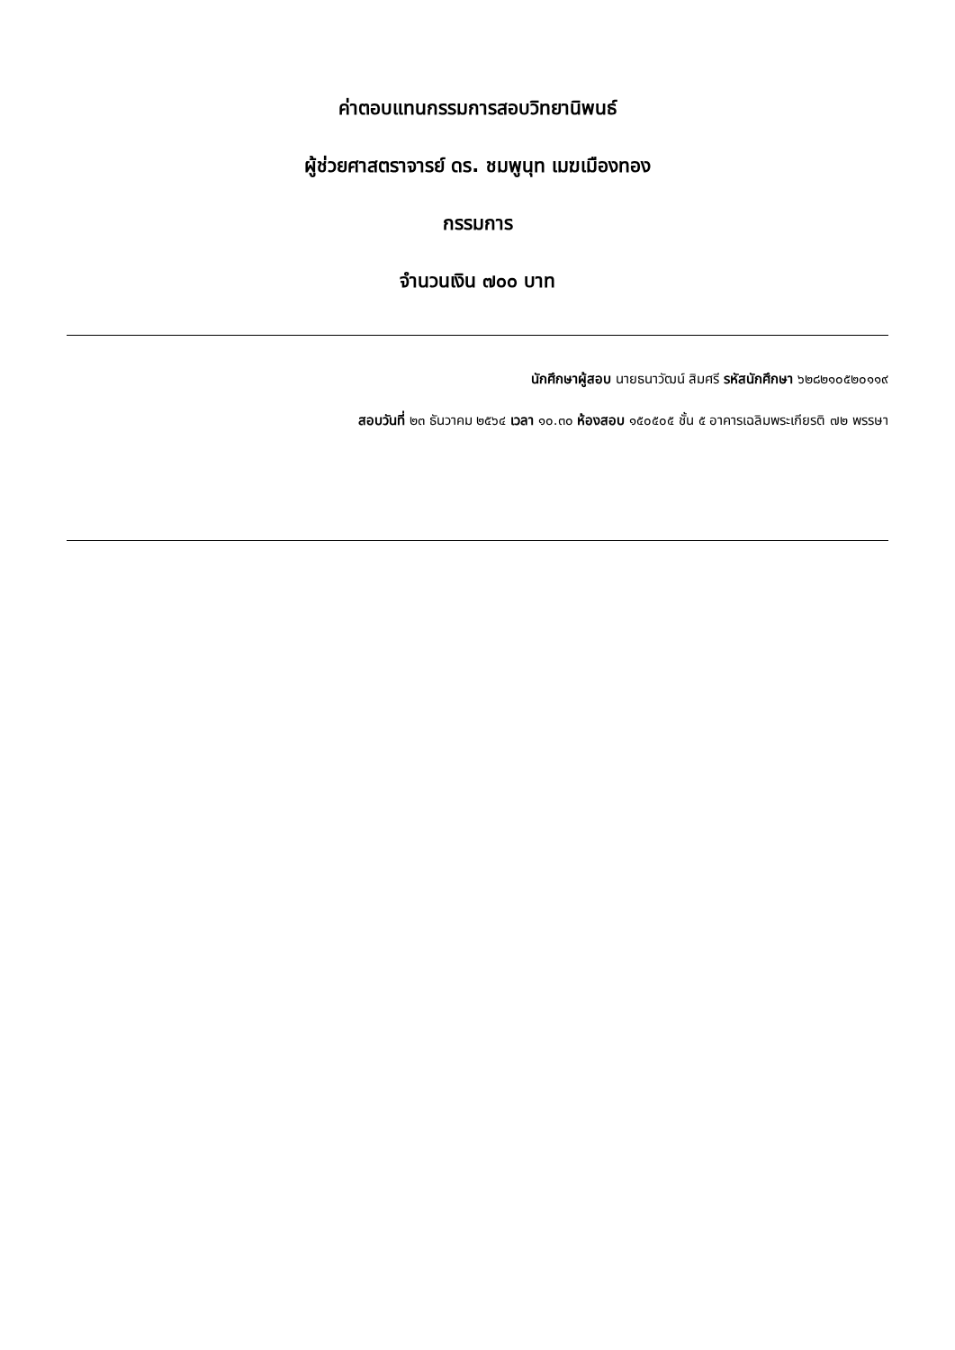ค่าตอบแทนกรรมการสอบวิทยานิพนธ์
ผู้ช่วยศาสตราจารย์ ดร. ชมพูนุท เมฆเมืองทอง
กรรมการ
จำนวนเงิน ๗๐๐ บาท
นักศึกษาผู้สอบ นายธนาวัฒน์ สิมศรี รหัสนักศึกษา ๖๒๘๒๑๐๕๒๐๑๑๙
สอบวันที่ ๒๓ ธันวาคม ๒๕๖๔ เวลา ๑๐.๓๐ ห้องสอบ ๑๕๐๕๐๕ ชั้น ๕ อาคารเฉลิมพระเกียรติ ๗๒ พรรษา